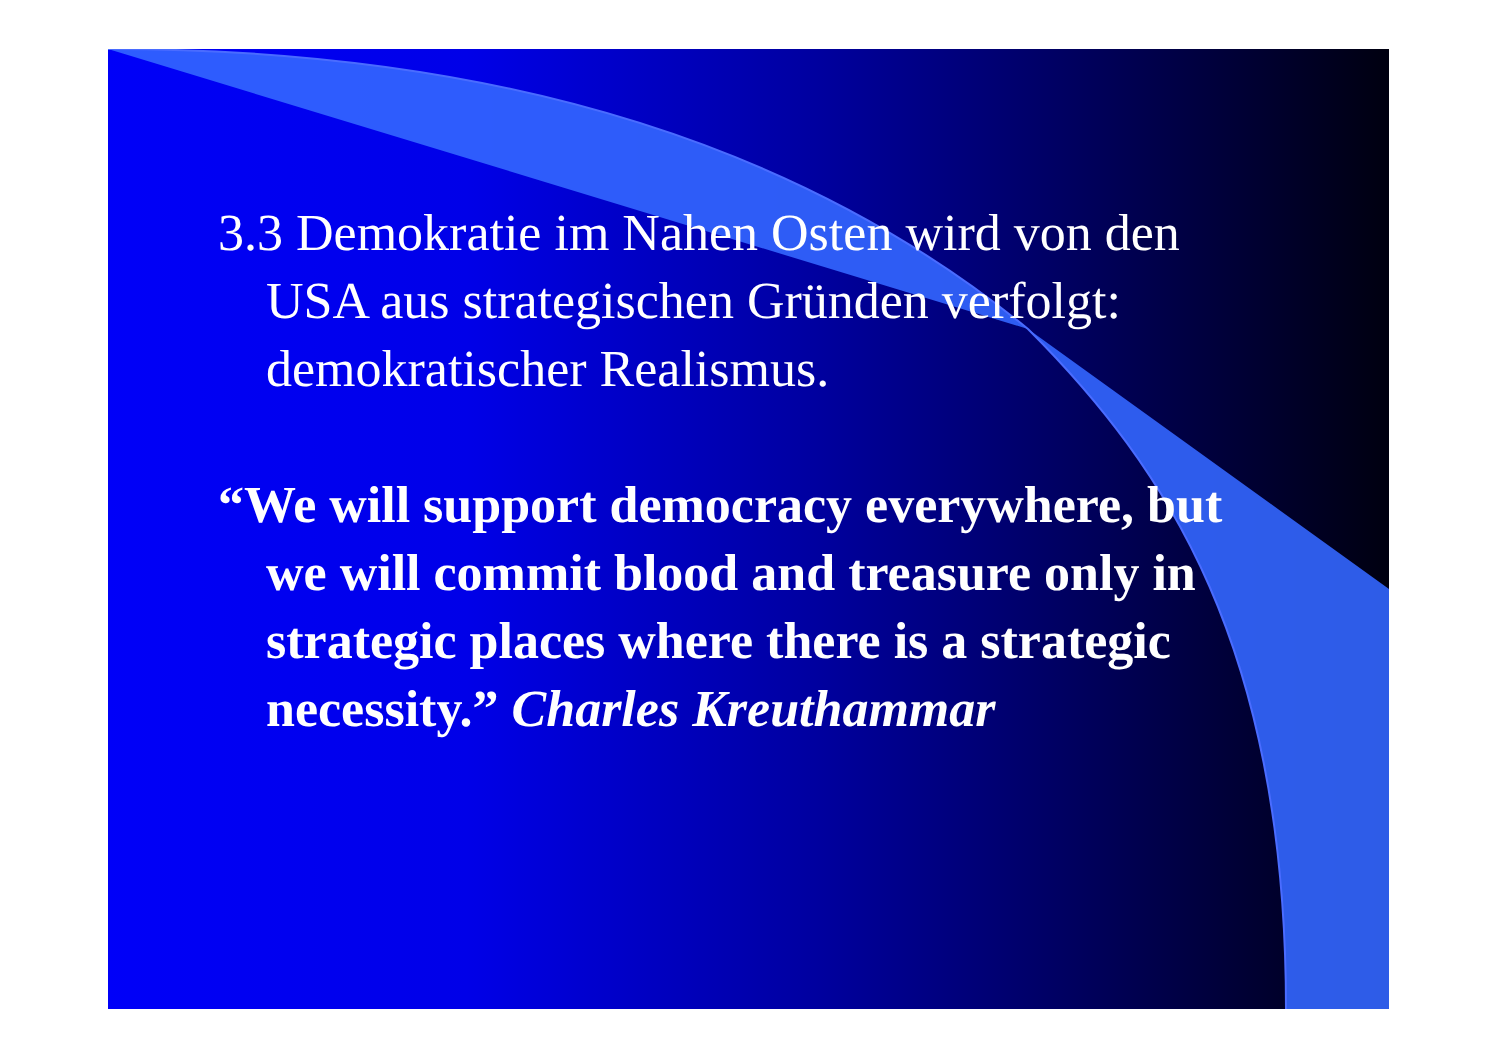3.3 Demokratie im Nahen Osten wird von den USA aus strategischen Gründen verfolgt: demokratischer Realismus.
“We will support democracy everywhere, but we will commit blood and treasure only in strategic places where there is a strategic necessity.” Charles Kreuthammar